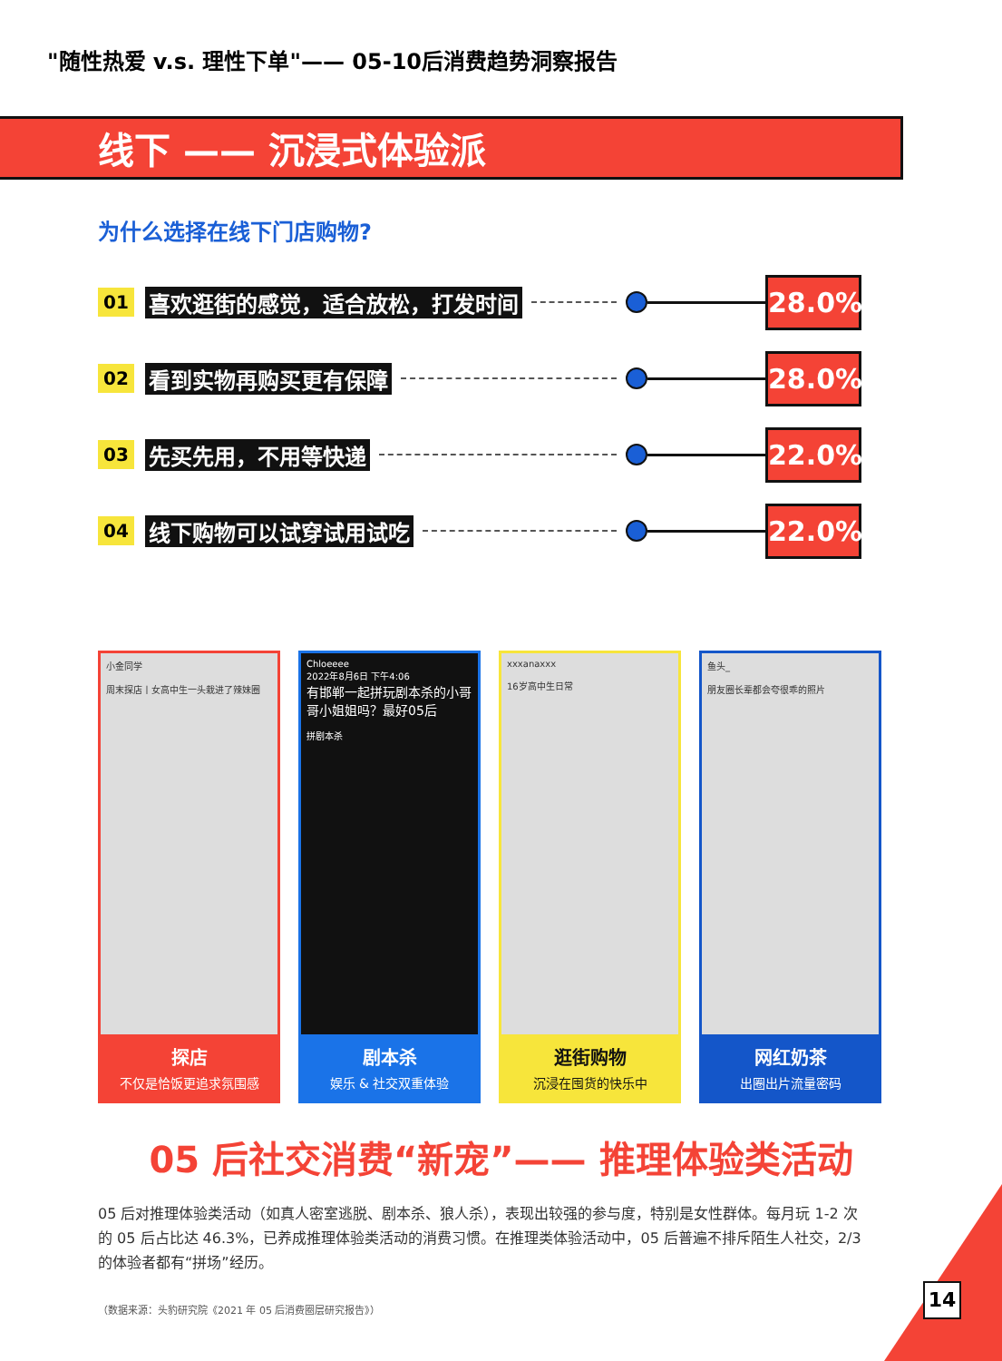"随性热爱 v.s. 理性下单"—— 05-10后消费趋势洞察报告
线下 —— 沉浸式体验派
为什么选择在线下门店购物?
01 喜欢逛街的感觉，适合放松，打发时间 28.0%
02 看到实物再购买更有保障 28.0%
03 先买先用，不用等快递 22.0%
04 线下购物可以试穿试用试吃 22.0%
小金同学
周末探店丨女高中生一头栽进了辣妹圈
探店
不仅是恰饭更追求氛围感
Chloeeee
2022年8月6日 下午4:06
有邯郸一起拼玩剧本杀的小哥哥小姐姐吗？最好05后
拼剧本杀
剧本杀
娱乐 & 社交双重体验
xxxanaxxx
16岁高中生日常
逛街购物
沉浸在囤货的快乐中
鱼头_
朋友圈长辈都会夸很乖的照片
网红奶茶
出圈出片流量密码
05 后社交消费“新宠”—— 推理体验类活动
05 后对推理体验类活动（如真人密室逃脱、剧本杀、狼人杀），表现出较强的参与度，特别是女性群体。每月玩 1-2 次的 05 后占比达 46.3%，已养成推理体验类活动的消费习惯。在推理类体验活动中，05 后普遍不排斥陌生人社交，2/3 的体验者都有“拼场”经历。
（数据来源：头豹研究院《2021 年 05 后消费圈层研究报告》）
14